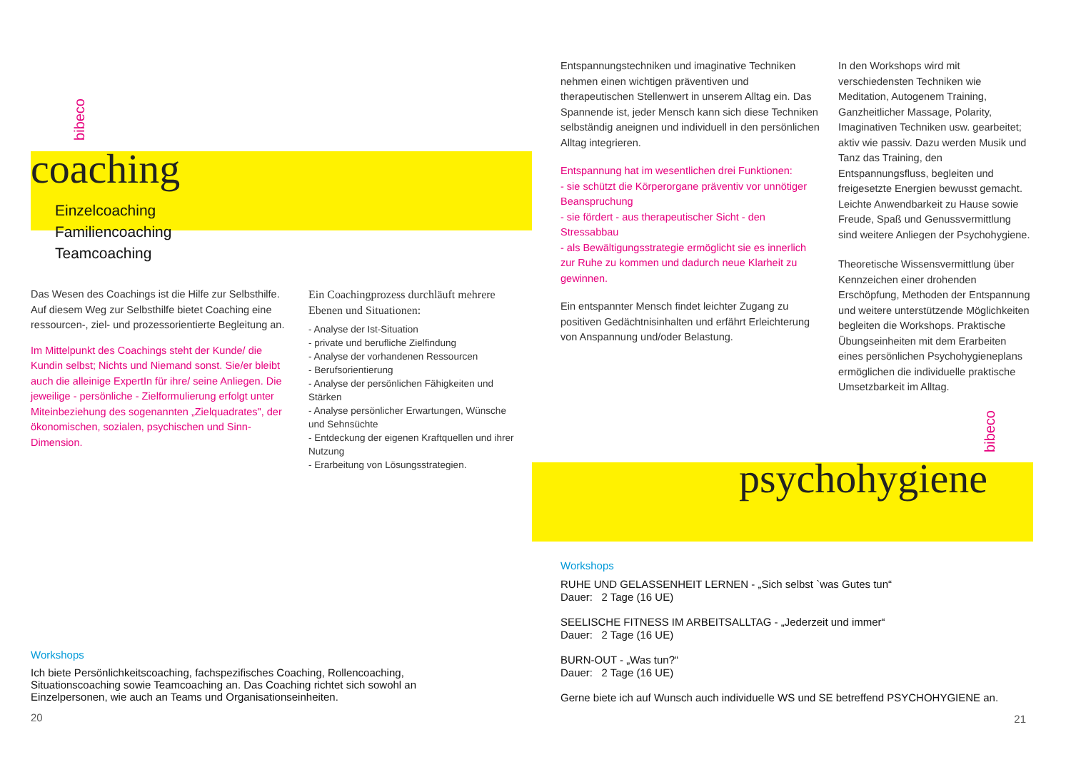bibeco
coaching
Einzelcoaching
Familiencoaching
Teamcoaching
Das Wesen des Coachings ist die Hilfe zur Selbsthilfe. Auf diesem Weg zur Selbsthilfe bietet Coaching eine ressourcen-, ziel- und prozessorientierte Begleitung an.
Im Mittelpunkt des Coachings steht der Kunde/ die Kundin selbst; Nichts und Niemand sonst. Sie/er bleibt auch die alleinige ExpertIn für ihre/ seine Anliegen. Die jeweilige - persönliche - Zielformulierung erfolgt unter Miteinbeziehung des sogenannten „Zielquadrates", der ökonomischen, sozialen, psychischen und Sinn-Dimension.
Ein Coachingprozess durchläuft mehrere Ebenen und Situationen:
- Analyse der Ist-Situation
- private und berufliche Zielfindung
- Analyse der vorhandenen Ressourcen
- Berufsorientierung
- Analyse der persönlichen Fähigkeiten und Stärken
- Analyse persönlicher Erwartungen, Wünsche und Sehnsüchte
- Entdeckung der eigenen Kraftquellen und ihrer Nutzung
- Erarbeitung von Lösungsstrategien.
Workshops
Ich biete Persönlichkeitscoaching, fachspezifisches Coaching, Rollencoaching, Situationscoaching sowie Teamcoaching an. Das Coaching richtet sich sowohl an Einzelpersonen, wie auch an Teams und Organisationseinheiten.
20
Entspannungstechniken und imaginative Techniken nehmen einen wichtigen präventiven und therapeutischen Stellenwert in unserem Alltag ein. Das Spannende ist, jeder Mensch kann sich diese Techniken selbständig aneignen und individuell in den persönlichen Alltag integrieren.
Entspannung hat im wesentlichen drei Funktionen:
- sie schützt die Körperorgane präventiv vor unnötiger Beanspruchung
- sie fördert - aus therapeutischer Sicht - den Stressabbau
- als Bewältigungsstrategie ermöglicht sie es innerlich zur Ruhe zu kommen und dadurch neue Klarheit zu gewinnen.
Ein entspannter Mensch findet leichter Zugang zu positiven Gedächtnisinhalten und erfährt Erleichterung von Anspannung und/oder Belastung.
In den Workshops wird mit verschiedensten Techniken wie Meditation, Autogenem Training, Ganzheitlicher Massage, Polarity, Imaginativen Techniken usw. gearbeitet; aktiv wie passiv. Dazu werden Musik und Tanz das Training, den Entspannungsfluss, begleiten und freigesetzte Energien bewusst gemacht. Leichte Anwendbarkeit zu Hause sowie Freude, Spaß und Genussvermittlung sind weitere Anliegen der Psychohygiene.
Theoretische Wissensvermittlung über Kennzeichen einer drohenden Erschöpfung, Methoden der Entspannung und weitere unterstützende Möglichkeiten begleiten die Workshops. Praktische Übungseinheiten mit dem Erarbeiten eines persönlichen Psychohygieneplans ermöglichen die individuelle praktische Umsetzbarkeit im Alltag.
bibeco
psychohygiene
Workshops
RUHE UND GELASSENHEIT LERNEN - „Sich selbst `was Gutes tun“
Dauer: 2 Tage (16 UE)
SEELISCHE FITNESS IM ARBEITSALLTAG - „Jederzeit und immer“
Dauer: 2 Tage (16 UE)
BURN-OUT - „Was tun?“
Dauer: 2 Tage (16 UE)
Gerne biete ich auf Wunsch auch individuelle WS und SE betreffend PSYCHOHYGIENE an.
21